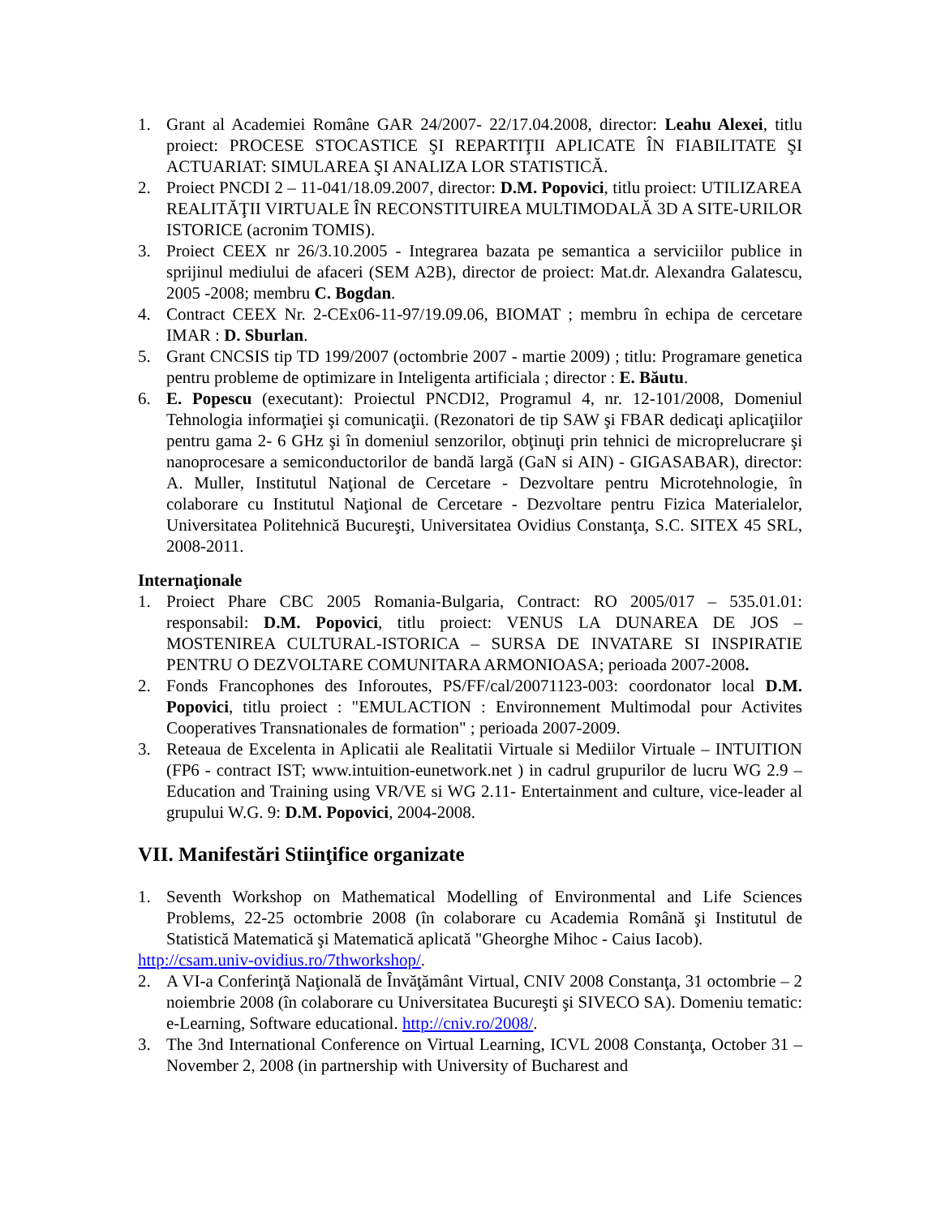1. Grant al Academiei Române GAR 24/2007- 22/17.04.2008, director: Leahu Alexei, titlu proiect: PROCESE STOCASTICE ŞI REPARTIŢII APLICATE ÎN FIABILITATE ŞI ACTUARIAT: SIMULAREA ŞI ANALIZA LOR STATISTICĂ.
2. Proiect PNCDI 2 – 11-041/18.09.2007, director: D.M. Popovici, titlu proiect: UTILIZAREA REALITĂŢII VIRTUALE ÎN RECONSTITUIREA MULTIMODALĂ 3D A SITE-URILOR ISTORICE (acronim TOMIS).
3. Proiect CEEX nr 26/3.10.2005 - Integrarea bazata pe semantica a serviciilor publice in sprijinul mediului de afaceri (SEM A2B), director de proiect: Mat.dr. Alexandra Galatescu, 2005 -2008; membru C. Bogdan.
4. Contract CEEX Nr. 2-CEx06-11-97/19.09.06, BIOMAT ; membru în echipa de cercetare IMAR : D. Sburlan.
5. Grant CNCSIS tip TD 199/2007 (octombrie 2007 - martie 2009) ; titlu: Programare genetica pentru probleme de optimizare in Inteligenta artificiala ; director : E. Băutu.
6. E. Popescu (executant): Proiectul PNCDI2, Programul 4, nr. 12-101/2008, Domeniul Tehnologia informaţiei şi comunicaţii. (Rezonatori de tip SAW şi FBAR dedicaţi aplicaţiilor pentru gama 2- 6 GHz şi în domeniul senzorilor, obţinuţi prin tehnici de microprelucrare şi nanoprocesare a semiconductorilor de bandă largă (GaN si AIN) - GIGASABAR), director: A. Muller, Institutul Naţional de Cercetare - Dezvoltare pentru Microtehnologie, în colaborare cu Institutul Naţional de Cercetare - Dezvoltare pentru Fizica Materialelor, Universitatea Politehnică Bucureşti, Universitatea Ovidius Constanţa, S.C. SITEX 45 SRL, 2008-2011.
Internaţionale
1. Proiect Phare CBC 2005 Romania-Bulgaria, Contract: RO 2005/017 – 535.01.01: responsabil: D.M. Popovici, titlu proiect: VENUS LA DUNAREA DE JOS – MOSTENIREA CULTURAL-ISTORICA – SURSA DE INVATARE SI INSPIRATIE PENTRU O DEZVOLTARE COMUNITARA ARMONIOASA; perioada 2007-2008.
2. Fonds Francophones des Inforoutes, PS/FF/cal/20071123-003: coordonator local D.M. Popovici, titlu proiect : "EMULACTION : Environnement Multimodal pour Activites Cooperatives Transnationales de formation" ; perioada 2007-2009.
3. Reteaua de Excelenta in Aplicatii ale Realitatii Virtuale si Mediilor Virtuale – INTUITION (FP6 - contract IST; www.intuition-eunetwork.net ) in cadrul grupurilor de lucru WG 2.9 – Education and Training using VR/VE si WG 2.11- Entertainment and culture, vice-leader al grupului W.G. 9: D.M. Popovici, 2004-2008.
VII. Manifestări Stiinţifice organizate
1. Seventh Workshop on Mathematical Modelling of Environmental and Life Sciences Problems, 22-25 octombrie 2008 (în colaborare cu Academia Română şi Institutul de Statistică Matematică şi Matematică aplicată "Gheorghe Mihoc - Caius Iacob).
http://csam.univ-ovidius.ro/7thworkshop/.
2. A VI-a Conferinţă Naţională de Învăţământ Virtual, CNIV 2008 Constanţa, 31 octombrie – 2 noiembrie 2008 (în colaborare cu Universitatea Bucureşti şi SIVECO SA). Domeniu tematic: e-Learning, Software educational. http://cniv.ro/2008/.
3. The 3nd International Conference on Virtual Learning, ICVL 2008 Constanţa, October 31 – November 2, 2008 (in partnership with University of Bucharest and